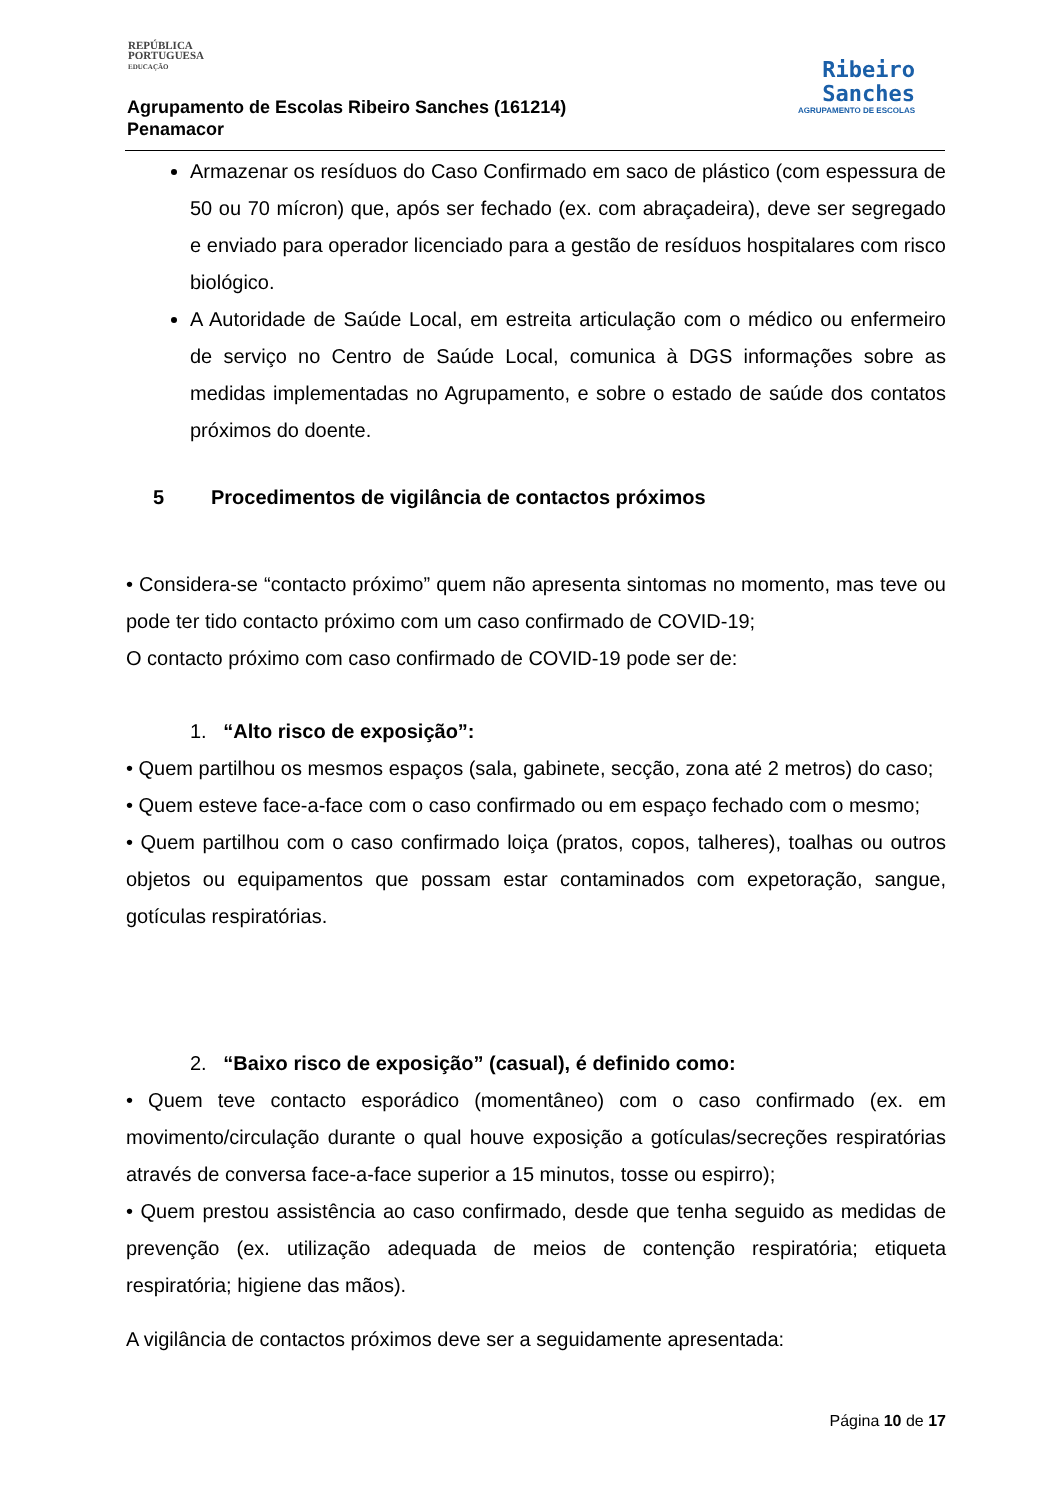REPÚBLICA
PORTUGUESA
EDUCAÇÃO
Agrupamento de Escolas Ribeiro Sanches (161214)
Penamacor
Ribeiro
Sanches
AGRUPAMENTO DE ESCOLAS
Armazenar os resíduos do Caso Confirmado em saco de plástico (com espessura de 50 ou 70 mícron) que, após ser fechado (ex. com abraçadeira), deve ser segregado e enviado para operador licenciado para a gestão de resíduos hospitalares com risco biológico.
A Autoridade de Saúde Local, em estreita articulação com o médico ou enfermeiro de serviço no Centro de Saúde Local, comunica à DGS informações sobre as medidas implementadas no Agrupamento, e sobre o estado de saúde dos contatos próximos do doente.
5 Procedimentos de vigilância de contactos próximos
• Considera-se “contacto próximo” quem não apresenta sintomas no momento, mas teve ou pode ter tido contacto próximo com um caso confirmado de COVID-19;
O contacto próximo com caso confirmado de COVID-19 pode ser de:
1. “Alto risco de exposição”:
• Quem partilhou os mesmos espaços (sala, gabinete, secção, zona até 2 metros) do caso;
• Quem esteve face-a-face com o caso confirmado ou em espaço fechado com o mesmo;
• Quem partilhou com o caso confirmado loiça (pratos, copos, talheres), toalhas ou outros objetos ou equipamentos que possam estar contaminados com expetoração, sangue, gotículas respiratórias.
2. “Baixo risco de exposição” (casual), é definido como:
• Quem teve contacto esporádico (momentâneo) com o caso confirmado (ex. em movimento/circulação durante o qual houve exposição a gotículas/secreções respiratórias através de conversa face-a-face superior a 15 minutos, tosse ou espirro);
• Quem prestou assistência ao caso confirmado, desde que tenha seguido as medidas de prevenção (ex. utilização adequada de meios de contenção respiratória; etiqueta respiratória; higiene das mãos).
A vigilância de contactos próximos deve ser a seguidamente apresentada:
Página 10 de 17